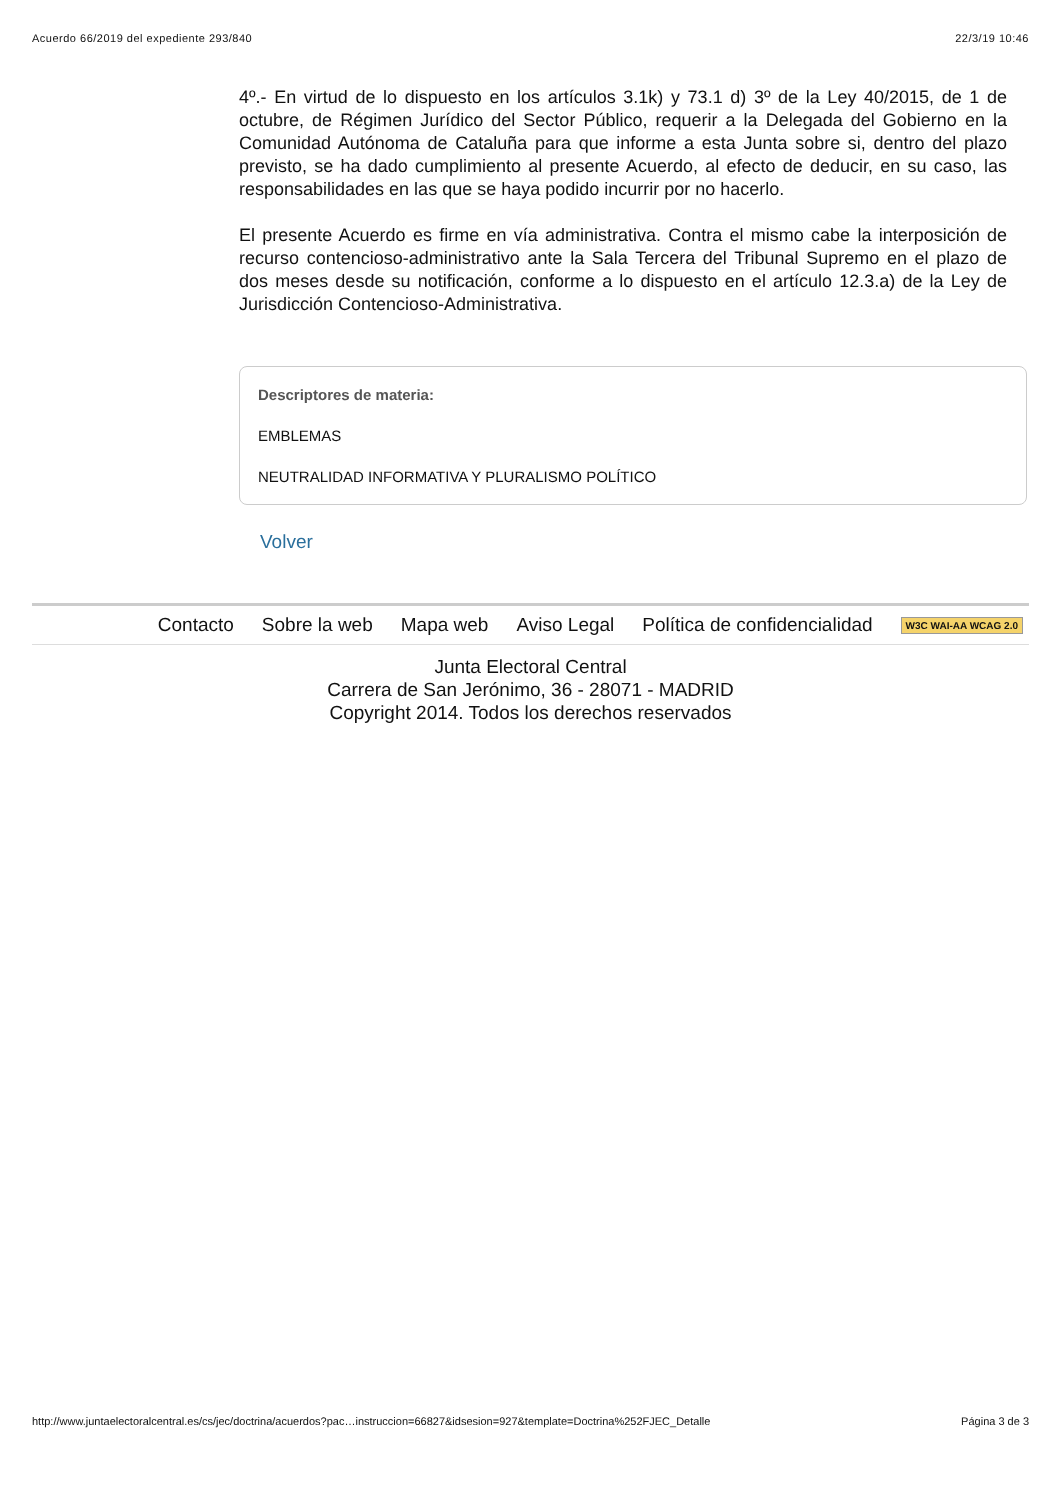Acuerdo 66/2019 del expediente 293/840 22/3/19 10:46
4º.- En virtud de lo dispuesto en los artículos 3.1k) y 73.1 d) 3º de la Ley 40/2015, de 1 de octubre, de Régimen Jurídico del Sector Público, requerir a la Delegada del Gobierno en la Comunidad Autónoma de Cataluña para que informe a esta Junta sobre si, dentro del plazo previsto, se ha dado cumplimiento al presente Acuerdo, al efecto de deducir, en su caso, las responsabilidades en las que se haya podido incurrir por no hacerlo.
El presente Acuerdo es firme en vía administrativa. Contra el mismo cabe la interposición de recurso contencioso-administrativo ante la Sala Tercera del Tribunal Supremo en el plazo de dos meses desde su notificación, conforme a lo dispuesto en el artículo 12.3.a) de la Ley de Jurisdicción Contencioso-Administrativa.
Descriptores de materia:
EMBLEMAS
NEUTRALIDAD INFORMATIVA Y PLURALISMO POLÍTICO
Volver
Contacto Sobre la web Mapa web Aviso Legal Política de confidencialidad W3C WAI-AA WCAG 2.0
Junta Electoral Central
Carrera de San Jerónimo, 36 - 28071 - MADRID
Copyright 2014. Todos los derechos reservados
http://www.juntaelectoralcentral.es/cs/jec/doctrina/acuerdos?pac…instruccion=66827&idsesion=927&template=Doctrina%252FJEC_Detalle Página 3 de 3